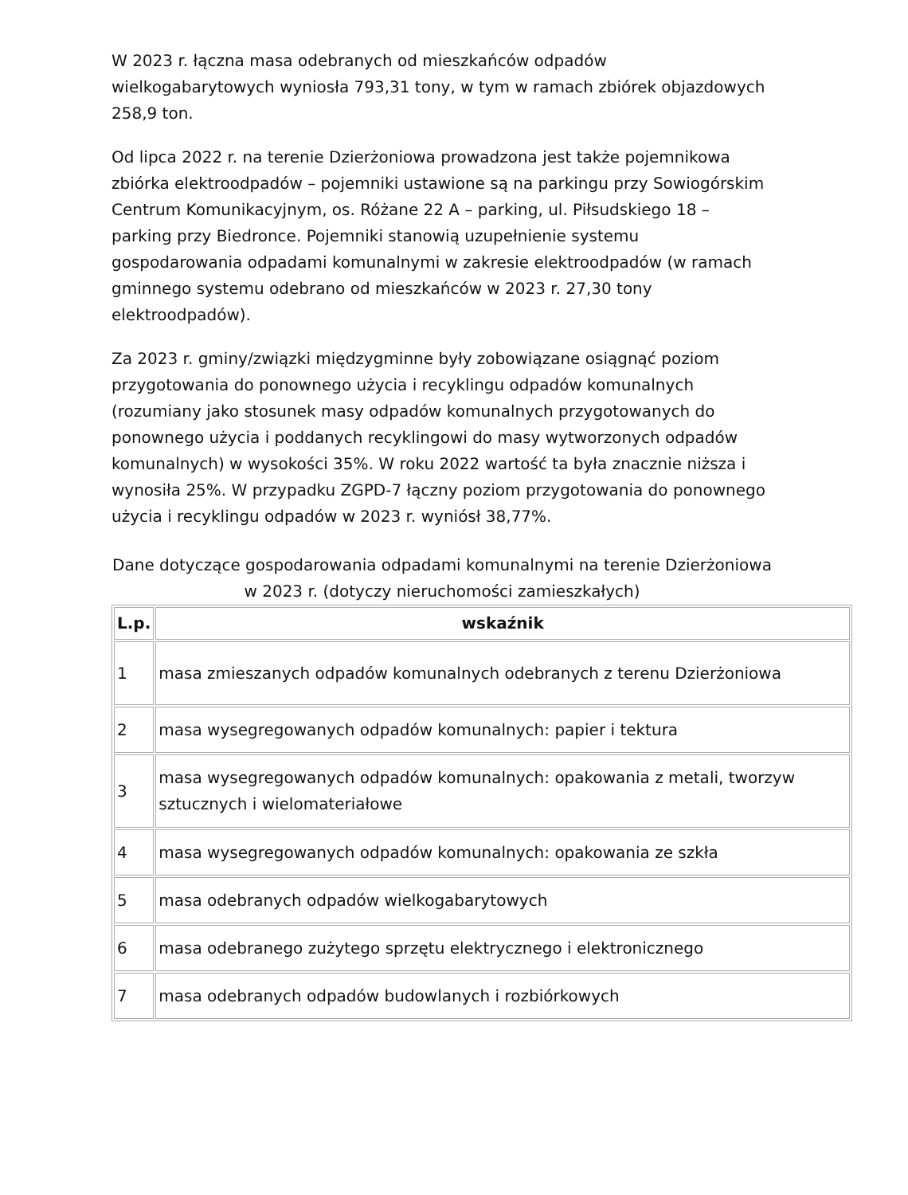W 2023 r. łączna masa odebranych od mieszkańców odpadów wielkogabarytowych wyniosła 793,31 tony, w tym w ramach zbiórek objazdowych 258,9 ton.
Od lipca 2022 r. na terenie Dzierżoniowa prowadzona jest także pojemnikowa zbiórka elektroodpadów – pojemniki ustawione są na parkingu przy Sowiogórskim Centrum Komunikacyjnym, os. Różane 22 A – parking, ul. Piłsudskiego 18 – parking przy Biedronce. Pojemniki stanowią uzupełnienie systemu gospodarowania odpadami komunalnymi w zakresie elektroodpadów (w ramach gminnego systemu odebrano od mieszkańców w 2023 r. 27,30 tony elektroodpadów).
Za 2023 r. gminy/związki międzygminne były zobowiązane osiągnąć poziom przygotowania do ponownego użycia i recyklingu odpadów komunalnych (rozumiany jako stosunek masy odpadów komunalnych przygotowanych do ponownego użycia i poddanych recyklingowi do masy wytworzonych odpadów komunalnych) w wysokości 35%. W roku 2022 wartość ta była znacznie niższa i wynosiła 25%. W przypadku ZGPD-7 łączny poziom przygotowania do ponownego użycia i recyklingu odpadów w 2023 r. wyniósł 38,77%.
Dane dotyczące gospodarowania odpadami komunalnymi na terenie Dzierżoniowa w 2023 r. (dotyczy nieruchomości zamieszkałych)
| L.p. | wskaźnik |
| --- | --- |
| 1 | masa zmieszanych odpadów komunalnych odebranych z terenu Dzierżoniowa |
| 2 | masa wysegregowanych odpadów komunalnych: papier i tektura |
| 3 | masa wysegregowanych odpadów komunalnych: opakowania z metali, tworzyw sztucznych i wielomateriałowe |
| 4 | masa wysegregowanych odpadów komunalnych: opakowania ze szkła |
| 5 | masa odebranych odpadów wielkogabarytowych |
| 6 | masa odebranego zużytego sprzętu elektrycznego i elektronicznego |
| 7 | masa odebranych odpadów budowlanych i rozbiórkowych |